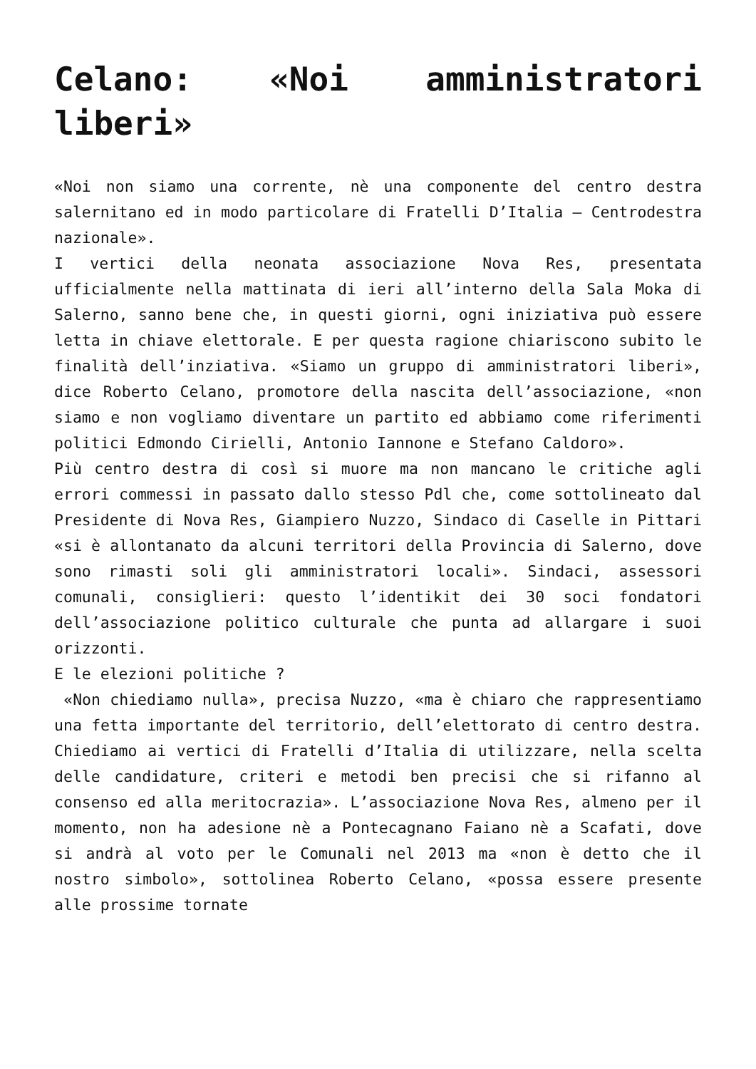Celano: «Noi amministratori liberi»
«Noi non siamo una corrente, nè una componente del centro destra salernitano ed in modo particolare di Fratelli D’Italia – Centrodestra nazionale».
I vertici della neonata associazione Nova Res, presentata ufficialmente nella mattinata di ieri all’interno della Sala Moka di Salerno, sanno bene che, in questi giorni, ogni iniziativa può essere letta in chiave elettorale. E per questa ragione chiariscono subito le finalità dell’inziativa. «Siamo un gruppo di amministratori liberi», dice Roberto Celano, promotore della nascita dell’associazione, «non siamo e non vogliamo diventare un partito ed abbiamo come riferimenti politici Edmondo Cirielli, Antonio Iannone e Stefano Caldoro».
Più centro destra di così si muore ma non mancano le critiche agli errori commessi in passato dallo stesso Pdl che, come sottolineato dal Presidente di Nova Res, Giampiero Nuzzo, Sindaco di Caselle in Pittari «si è allontanato da alcuni territori della Provincia di Salerno, dove sono rimasti soli gli amministratori locali». Sindaci, assessori comunali, consiglieri: questo l’identikit dei 30 soci fondatori dell’associazione politico culturale che punta ad allargare i suoi orizzonti.
E le elezioni politiche ?
«Non chiediamo nulla», precisa Nuzzo, «ma è chiaro che rappresentiamo una fetta importante del territorio, dell’elettorato di centro destra. Chiediamo ai vertici di Fratelli d’Italia di utilizzare, nella scelta delle candidature, criteri e metodi ben precisi che si rifanno al consenso ed alla meritocrazia». L’associazione Nova Res, almeno per il momento, non ha adesione nè a Pontecagnano Faiano nè a Scafati, dove si andrà al voto per le Comunali nel 2013 ma «non è detto che il nostro simbolo», sottolinea Roberto Celano, «possa essere presente alle prossime tornate